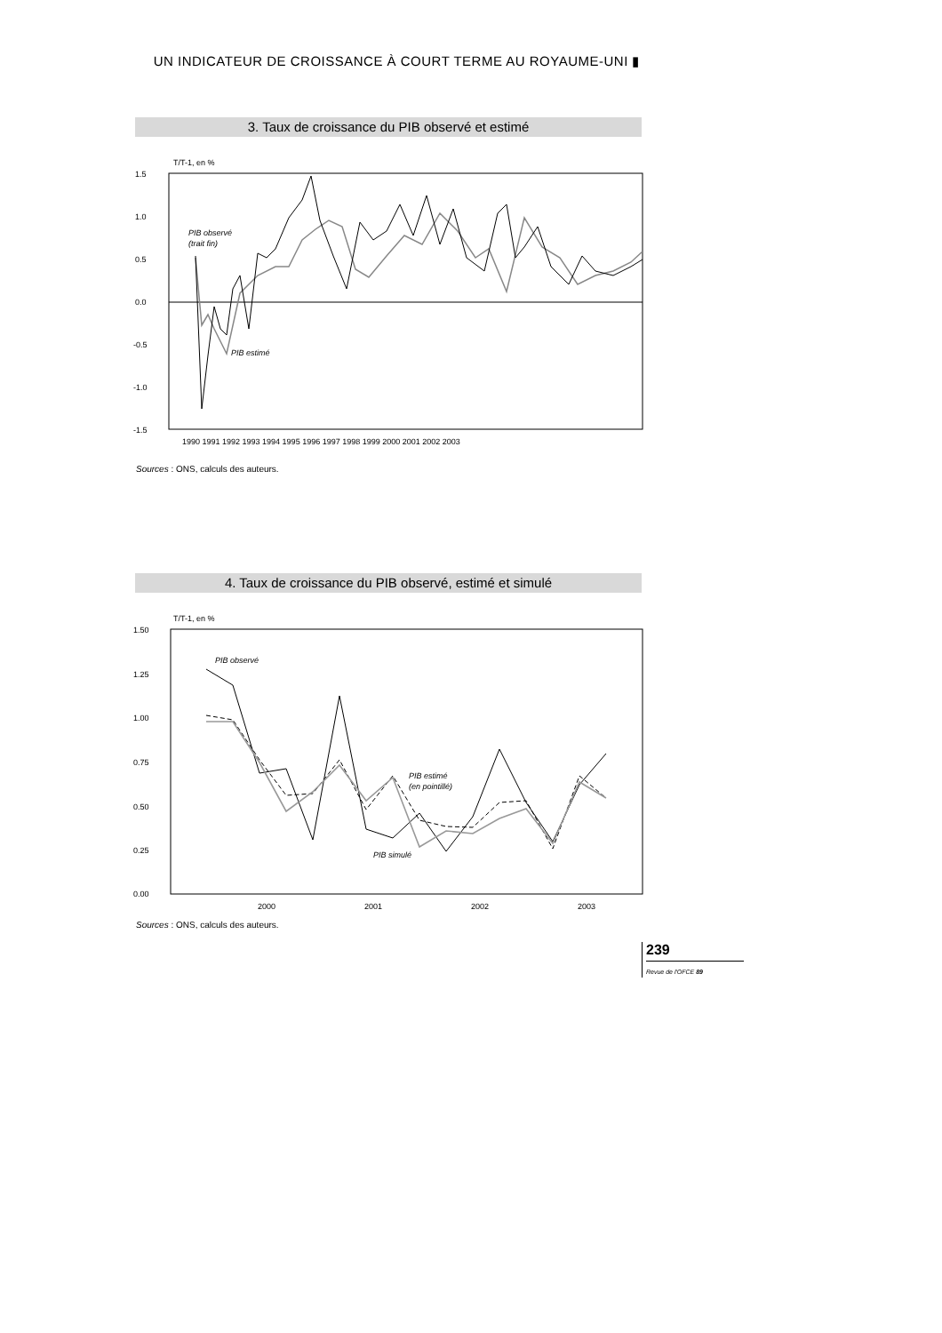UN INDICATEUR DE CROISSANCE À COURT TERME AU ROYAUME-UNI ▮
3. Taux de croissance du PIB observé et estimé
T/T-1, en %
1.5
1.0
0.5
0.0
-0.5
-1.0
-1.5
PIB observé
(trait fin)
PIB estimé
1990 1991 1992 1993 1994 1995 1996 1997 1998 1999 2000 2001 2002 2003
Sources : ONS, calculs des auteurs.
4. Taux de croissance du PIB observé, estimé et simulé
T/T-1, en %
1.50
1.25
1.00
0.75
0.50
0.25
0.00
PIB observé
PIB estimé
(en pointillé)
PIB simulé
2000
2001
2002
2003
Sources : ONS, calculs des auteurs.
239
Revue de l'OFCE 89